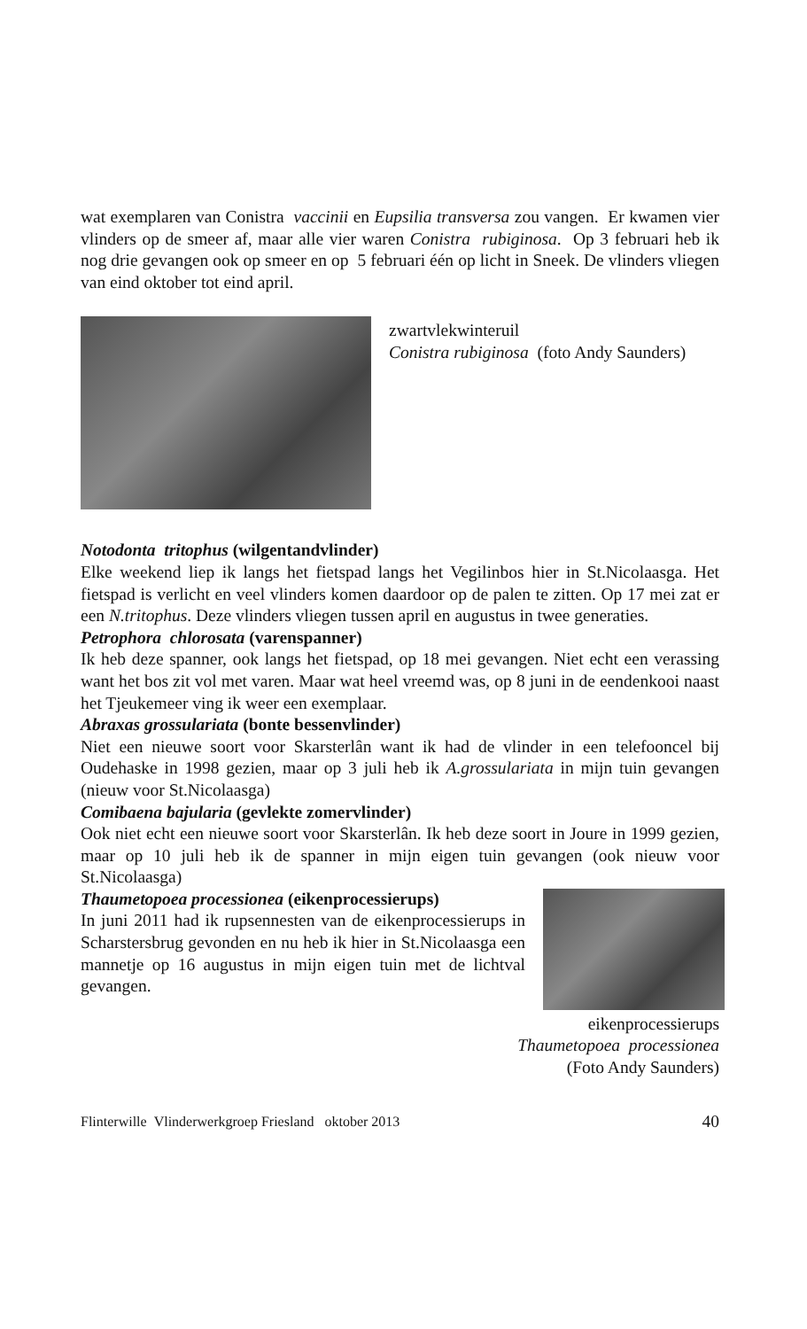wat exemplaren van Conistra vaccinii en Eupsilia transversa zou vangen. Er kwamen vier vlinders op de smeer af, maar alle vier waren Conistra rubiginosa. Op 3 februari heb ik nog drie gevangen ook op smeer en op 5 februari één op licht in Sneek. De vlinders vliegen van eind oktober tot eind april.
zwartvlekwinteruil
Conistra rubiginosa (foto Andy Saunders)
Notodonta tritophus (wilgentandvlinder)
Elke weekend liep ik langs het fietspad langs het Vegilinbos hier in St.Nicolaasga. Het fietspad is verlicht en veel vlinders komen daardoor op de palen te zitten. Op 17 mei zat er een N.tritophus. Deze vlinders vliegen tussen april en augustus in twee generaties.
Petrophora chlorosata (varenspanner)
Ik heb deze spanner, ook langs het fietspad, op 18 mei gevangen. Niet echt een verassing want het bos zit vol met varen. Maar wat heel vreemd was, op 8 juni in de eendenkooi naast het Tjeukemeer ving ik weer een exemplaar.
Abraxas grossulariata (bonte bessenvlinder)
Niet een nieuwe soort voor Skarsterlân want ik had de vlinder in een telefooncel bij Oudehaske in 1998 gezien, maar op 3 juli heb ik A.grossulariata in mijn tuin gevangen (nieuw voor St.Nicolaasga)
Comibaena bajularia (gevlekte zomervlinder)
Ook niet echt een nieuwe soort voor Skarsterlân. Ik heb deze soort in Joure in 1999 gezien, maar op 10 juli heb ik de spanner in mijn eigen tuin gevangen (ook nieuw voor St.Nicolaasga)
Thaumetopoea processionea (eikenprocessierups)
In juni 2011 had ik rupsennesten van de eikenprocessierups in Scharstersbrug gevonden en nu heb ik hier in St.Nicolaasga een mannetje op 16 augustus in mijn eigen tuin met de lichtval gevangen.
eikenprocessierups
Thaumetopoea processionea
(Foto Andy Saunders)
Flinterwille Vlinderwerkgroep Friesland oktober 2013 40